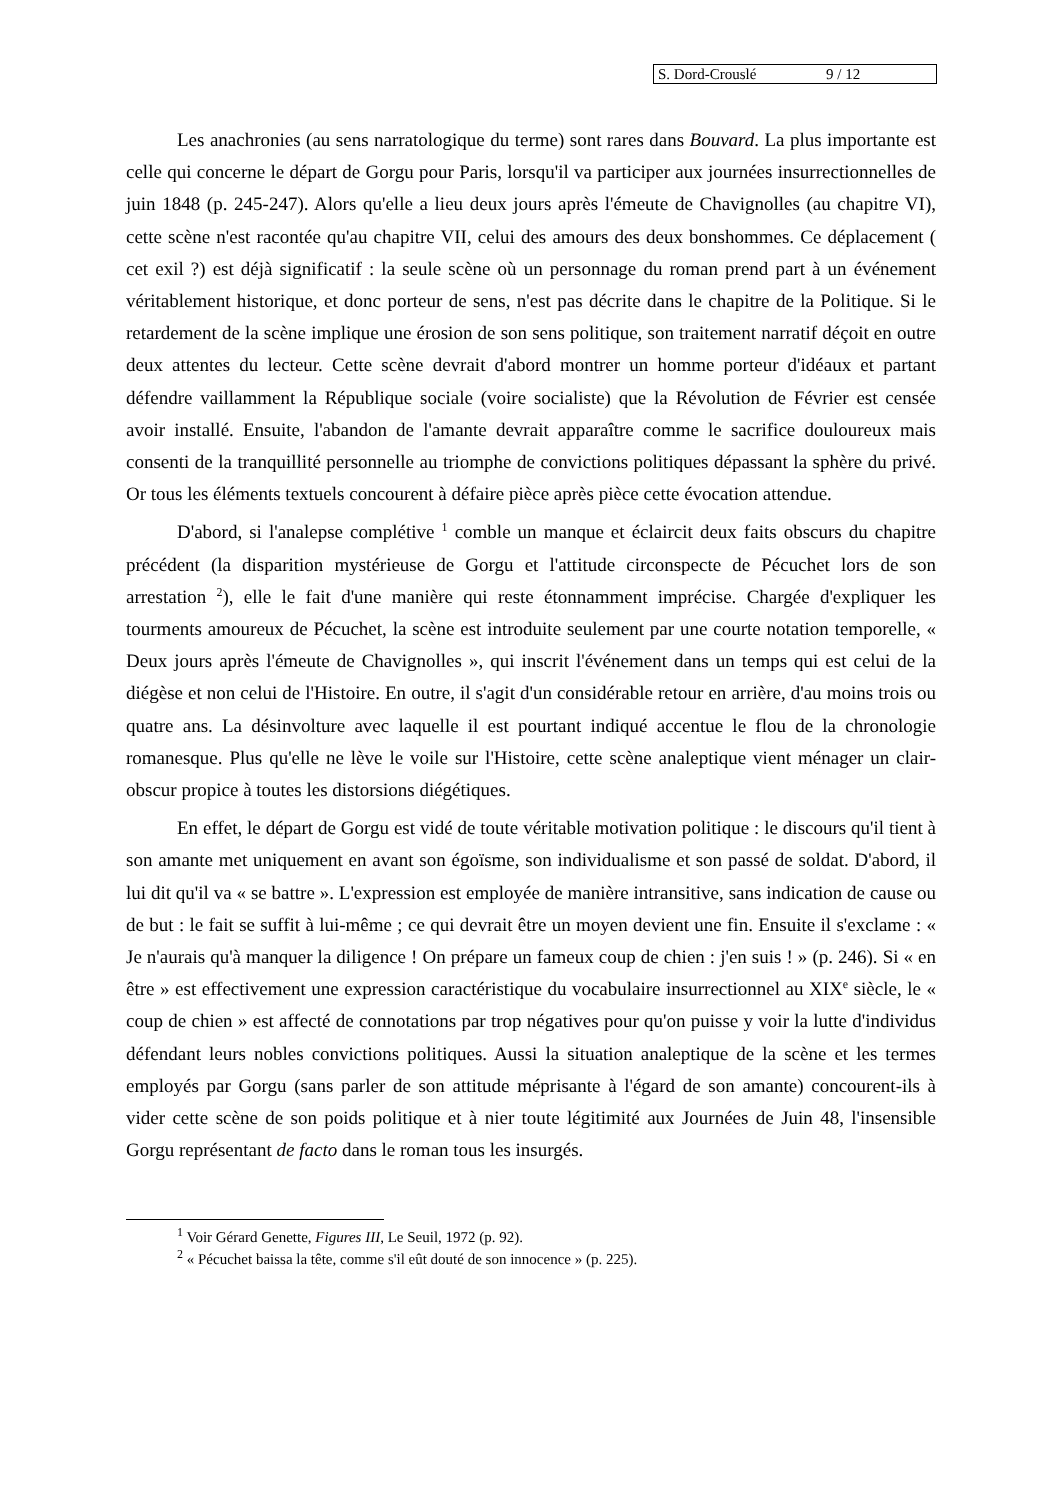S. Dord-Crouslé 9 / 12
Les anachronies (au sens narratologique du terme) sont rares dans Bouvard. La plus importante est celle qui concerne le départ de Gorgu pour Paris, lorsqu'il va participer aux journées insurrectionnelles de juin 1848 (p. 245-247). Alors qu'elle a lieu deux jours après l'émeute de Chavignolles (au chapitre VI), cette scène n'est racontée qu'au chapitre VII, celui des amours des deux bonshommes. Ce déplacement ( cet exil ?) est déjà significatif : la seule scène où un personnage du roman prend part à un événement véritablement historique, et donc porteur de sens, n'est pas décrite dans le chapitre de la Politique. Si le retardement de la scène implique une érosion de son sens politique, son traitement narratif déçoit en outre deux attentes du lecteur. Cette scène devrait d'abord montrer un homme porteur d'idéaux et partant défendre vaillamment la République sociale (voire socialiste) que la Révolution de Février est censée avoir installé. Ensuite, l'abandon de l'amante devrait apparaître comme le sacrifice douloureux mais consenti de la tranquillité personnelle au triomphe de convictions politiques dépassant la sphère du privé. Or tous les éléments textuels concourent à défaire pièce après pièce cette évocation attendue.
D'abord, si l'analepse complétive <sup>1</sup> comble un manque et éclaircit deux faits obscurs du chapitre précédent (la disparition mystérieuse de Gorgu et l'attitude circonspecte de Pécuchet lors de son arrestation <sup>2</sup>), elle le fait d'une manière qui reste étonnamment imprécise. Chargée d'expliquer les tourments amoureux de Pécuchet, la scène est introduite seulement par une courte notation temporelle, « Deux jours après l'émeute de Chavignolles », qui inscrit l'événement dans un temps qui est celui de la diégèse et non celui de l'Histoire. En outre, il s'agit d'un considérable retour en arrière, d'au moins trois ou quatre ans. La désinvolture avec laquelle il est pourtant indiqué accentue le flou de la chronologie romanesque. Plus qu'elle ne lève le voile sur l'Histoire, cette scène analeptique vient ménager un clair-obscur propice à toutes les distorsions diégétiques.
En effet, le départ de Gorgu est vidé de toute véritable motivation politique : le discours qu'il tient à son amante met uniquement en avant son égoïsme, son individualisme et son passé de soldat. D'abord, il lui dit qu'il va « se battre ». L'expression est employée de manière intransitive, sans indication de cause ou de but : le fait se suffit à lui-même ; ce qui devrait être un moyen devient une fin. Ensuite il s'exclame : « Je n'aurais qu'à manquer la diligence ! On prépare un fameux coup de chien : j'en suis ! » (p. 246). Si « en être » est effectivement une expression caractéristique du vocabulaire insurrectionnel au XIX<sup>e</sup> siècle, le « coup de chien » est affecté de connotations par trop négatives pour qu'on puisse y voir la lutte d'individus défendant leurs nobles convictions politiques. Aussi la situation analeptique de la scène et les termes employés par Gorgu (sans parler de son attitude méprisante à l'égard de son amante) concourent-ils à vider cette scène de son poids politique et à nier toute légitimité aux Journées de Juin 48, l'insensible Gorgu représentant de facto dans le roman tous les insurgés.
<sup>1</sup> Voir Gérard Genette, Figures III, Le Seuil, 1972 (p. 92).
<sup>2</sup> « Pécuchet baissa la tête, comme s'il eût douté de son innocence » (p. 225).